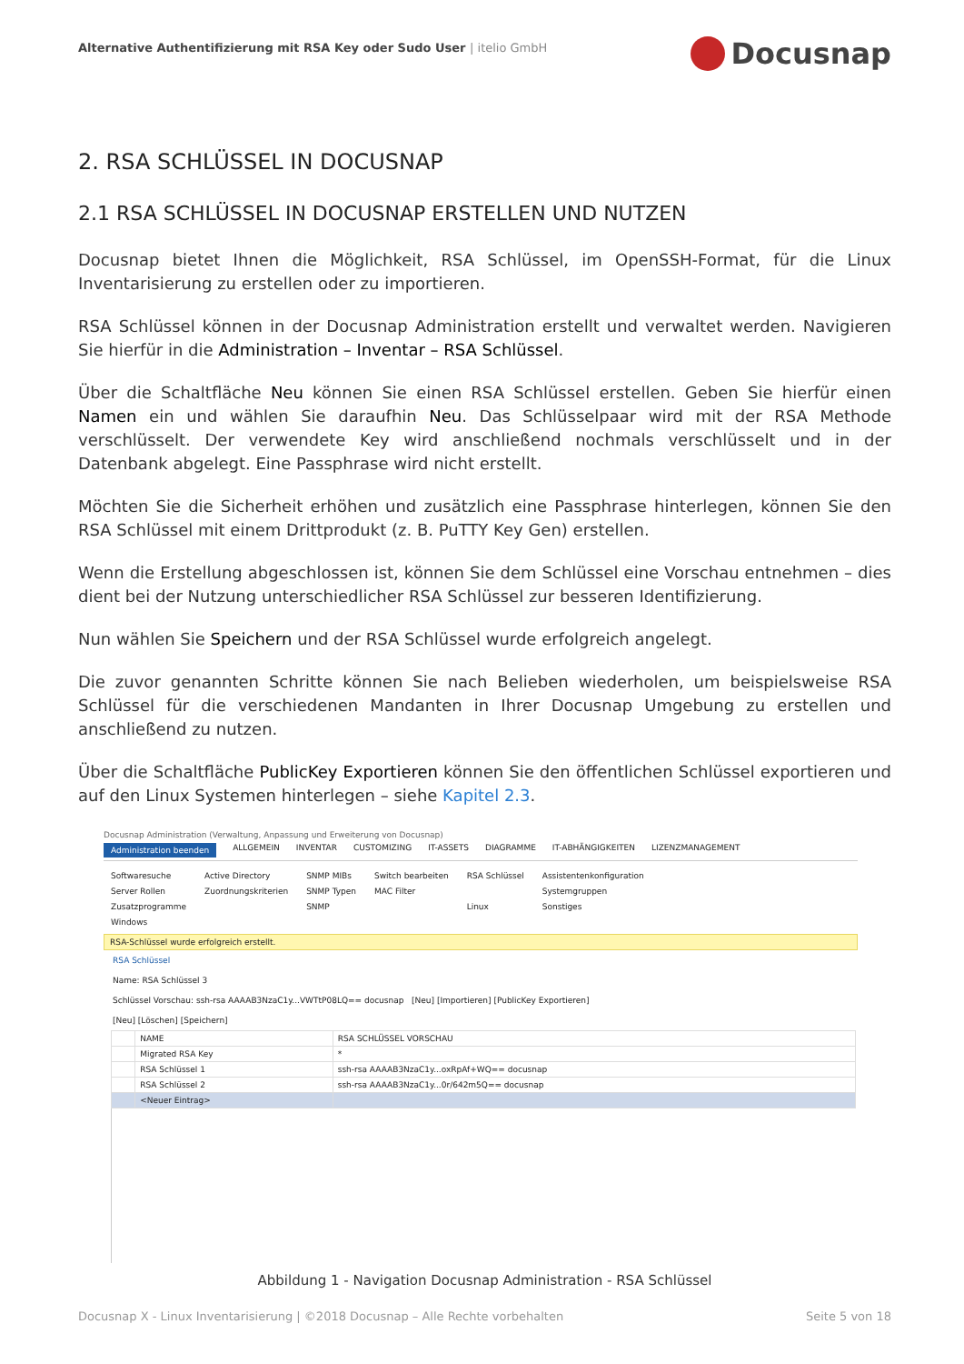Alternative Authentifizierung mit RSA Key oder Sudo User | itelio GmbH
Docusnap
2. RSA SCHLÜSSEL IN DOCUSNAP
2.1 RSA SCHLÜSSEL IN DOCUSNAP ERSTELLEN UND NUTZEN
Docusnap bietet Ihnen die Möglichkeit, RSA Schlüssel, im OpenSSH-Format, für die Linux Inventarisierung zu erstellen oder zu importieren.
RSA Schlüssel können in der Docusnap Administration erstellt und verwaltet werden. Navigieren Sie hierfür in die Administration – Inventar – RSA Schlüssel.
Über die Schaltfläche Neu können Sie einen RSA Schlüssel erstellen. Geben Sie hierfür einen Namen ein und wählen Sie daraufhin Neu. Das Schlüsselpaar wird mit der RSA Methode verschlüsselt. Der verwendete Key wird anschließend nochmals verschlüsselt und in der Datenbank abgelegt. Eine Passphrase wird nicht erstellt.
Möchten Sie die Sicherheit erhöhen und zusätzlich eine Passphrase hinterlegen, können Sie den RSA Schlüssel mit einem Drittprodukt (z. B. PuTTY Key Gen) erstellen.
Wenn die Erstellung abgeschlossen ist, können Sie dem Schlüssel eine Vorschau entnehmen – dies dient bei der Nutzung unterschiedlicher RSA Schlüssel zur besseren Identifizierung.
Nun wählen Sie Speichern und der RSA Schlüssel wurde erfolgreich angelegt.
Die zuvor genannten Schritte können Sie nach Belieben wiederholen, um beispielsweise RSA Schlüssel für die verschiedenen Mandanten in Ihrer Docusnap Umgebung zu erstellen und anschließend zu nutzen.
Über die Schaltfläche PublicKey Exportieren können Sie den öffentlichen Schlüssel exportieren und auf den Linux Systemen hinterlegen – siehe Kapitel 2.3.
Docusnap Administration (Verwaltung, Anpassung und Erweiterung von Docusnap)
Administration beenden ALLGEMEIN INVENTAR CUSTOMIZING IT-ASSETS DIAGRAMME IT-ABHÄNGIGKEITEN LIZENZMANAGEMENT
Softwaresuche
Server Rollen
Zusatzprogramme
Windows
Active Directory
Zuordnungskriterien
SNMP MIBs
SNMP Typen
SNMP
Switch bearbeiten
MAC Filter
RSA Schlüssel
Linux
Assistentenkonfiguration
Systemgruppen
Sonstiges
RSA-Schlüssel wurde erfolgreich erstellt.
RSA Schlüssel
Name: RSA Schlüssel 3
Schlüssel Vorschau: ssh-rsa AAAAB3NzaC1y...VWTtP08LQ== docusnap [Neu] [Importieren] [PublicKey Exportieren]
[Neu] [Löschen] [Speichern]
| | NAME | RSA SCHLÜSSEL VORSCHAU |
| --- | --- | --- |
| | Migrated RSA Key | * |
| | RSA Schlüssel 1 | ssh-rsa AAAAB3NzaC1y...oxRpAf+WQ== docusnap |
| | RSA Schlüssel 2 | ssh-rsa AAAAB3NzaC1y...0r/642m5Q== docusnap |
| | <Neuer Eintrag> | |
Abbildung 1 - Navigation Docusnap Administration - RSA Schlüssel
Docusnap X - Linux Inventarisierung | ©2018 Docusnap – Alle Rechte vorbehalten Seite 5 von 18